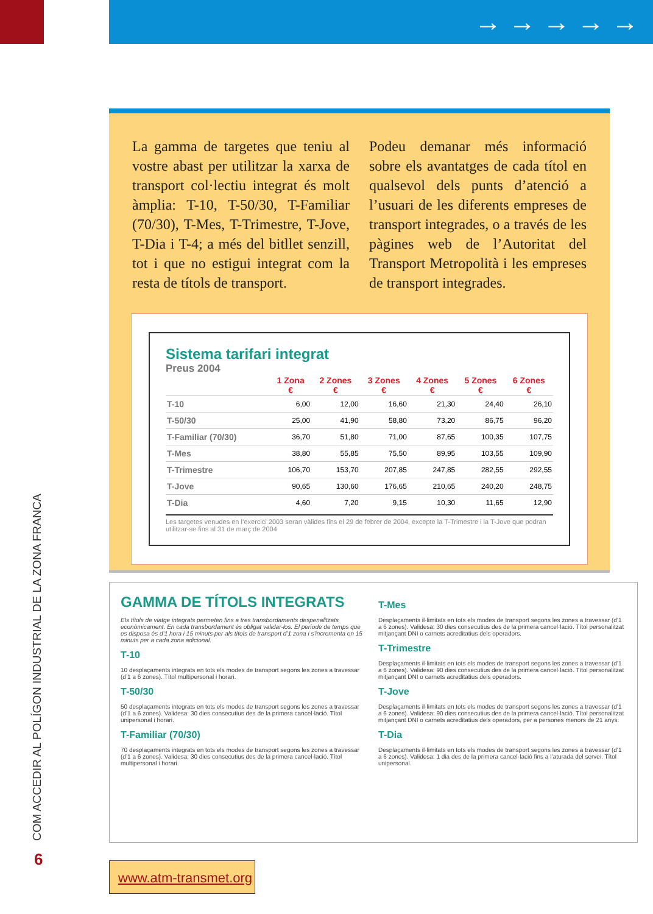→ → → → →
La gamma de targetes que teniu al vostre abast per utilitzar la xarxa de transport col·lectiu integrat és molt àmplia: T-10, T-50/30, T-Familiar (70/30), T-Mes, T-Trimestre, T-Jove, T-Dia i T-4; a més del bitllet senzill, tot i que no estigui integrat com la resta de títols de transport.
Podeu demanar més informació sobre els avantatges de cada títol en qualsevol dels punts d’atenció a l’usuari de les diferents empreses de transport integrades, o a través de les pàgines web de l’Autoritat del Transport Metropolità i les empreses de transport integrades.
Sistema tarifari integrat
Preus 2004
| | 1 Zona € | 2 Zones € | 3 Zones € | 4 Zones € | 5 Zones € | 6 Zones € |
| --- | --- | --- | --- | --- | --- | --- |
| T-10 | 6,00 | 12,00 | 16,60 | 21,30 | 24,40 | 26,10 |
| T-50/30 | 25,00 | 41,90 | 58,80 | 73,20 | 86,75 | 96,20 |
| T-Familiar (70/30) | 36,70 | 51,80 | 71,00 | 87,65 | 100,35 | 107,75 |
| T-Mes | 38,80 | 55,85 | 75,50 | 89,95 | 103,55 | 109,90 |
| T-Trimestre | 106,70 | 153,70 | 207,85 | 247,85 | 282,55 | 292,55 |
| T-Jove | 90,65 | 130,60 | 176,65 | 210,65 | 240,20 | 248,75 |
| T-Dia | 4,60 | 7,20 | 9,15 | 10,30 | 11,65 | 12,90 |
Les targetes venudes en l’exercici 2003 seran vàlides fins el 29 de febrer de 2004, excepte la T-Trimestre i la T-Jove que podran utilitzar-se fins al 31 de març de 2004
GAMMA DE TÍTOLS INTEGRATS
Els títols de viatge integrats permeten fins a tres transbordaments despenalitzats econòmicament. En cada transbordament és obligat validar-los. El període de temps que es disposa és d’1 hora i 15 minuts per als títols de transport d’1 zona i s’incrementa en 15 minuts per a cada zona adicional.
T-10
10 desplaçaments integrats en tots els modes de transport segons les zones a travessar (d’1 a 6 zones). Títol multipersonal i horari.
T-50/30
50 desplaçaments integrats en tots els modes de transport segons les zones a travessar (d’1 a 6 zones). Validesa: 30 dies consecutius des de la primera cancel·lació. Títol unipersonal i horari.
T-Familiar (70/30)
70 desplaçaments integrats en tots els modes de transport segons les zones a travessar (d’1 a 6 zones). Validesa: 30 dies consecutius des de la primera cancel·lació. Títol multipersonal i horari.
T-Mes
Desplaçaments il·limitats en tots els modes de transport segons les zones a travessar (d’1 a 6 zones). Validesa: 30 dies consecutius des de la primera cancel·lació. Títol personalitzat mitjançant DNI o carnets acreditatius dels operadors.
T-Trimestre
Desplaçaments il·limitats en tots els modes de transport segons les zones a travessar (d’1 a 6 zones). Validesa: 90 dies consecutius des de la primera cancel·lació. Títol personalitzat mitjançant DNI o carnets acreditatius dels operadors.
T-Jove
Desplaçaments il·limitats en tots els modes de transport segons les zones a travessar (d’1 a 6 zones). Validesa: 90 dies consecutius des de la primera cancel·lació. Títol personalitzat mitjançant DNI o carnets acreditatius dels operadors, per a persones menors de 21 anys.
T-Dia
Desplaçaments il·limitats en tots els modes de transport segons les zones a travessar (d’1 a 6 zones). Validesa: 1 dia des de la primera cancel·lació fins a l’aturada del servei. Títol unipersonal.
COM ACCEDIR AL POLÍGON INDUSTRIAL DE LA ZONA FRANCA
6
www.atm-transmet.org